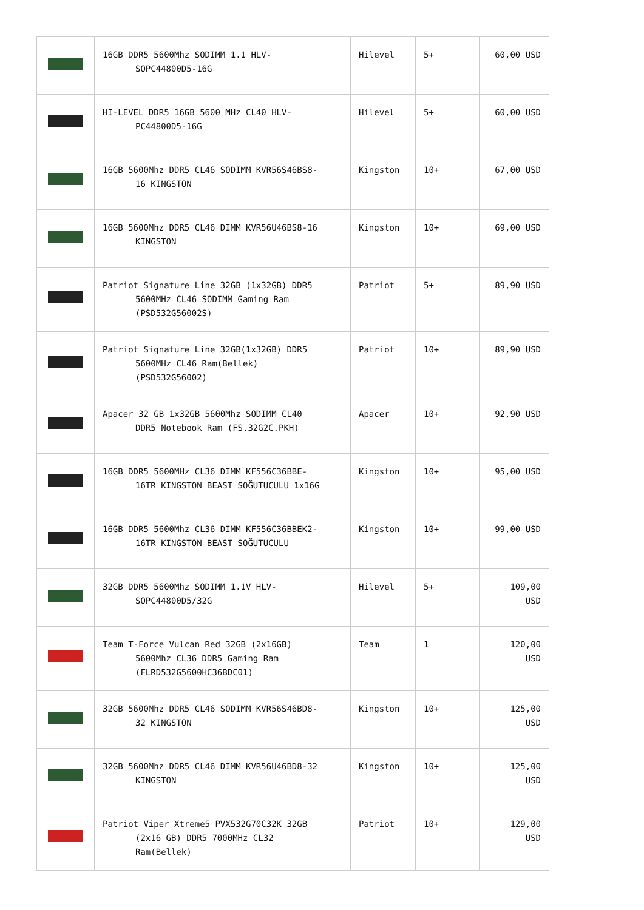| | 16GB DDR5 5600Mhz SODIMM 1.1 HLV- SOPC44800D5-16G | Hilevel | 5+ | 60,00 USD |
| | HI-LEVEL DDR5 16GB 5600 MHz CL40 HLV- PC44800D5-16G | Hilevel | 5+ | 60,00 USD |
| | 16GB 5600Mhz DDR5 CL46 SODIMM KVR56S46BS8- 16 KINGSTON | Kingston | 10+ | 67,00 USD |
| | 16GB 5600Mhz DDR5 CL46 DIMM KVR56U46BS8-16 KINGSTON | Kingston | 10+ | 69,00 USD |
| | Patriot Signature Line 32GB (1x32GB) DDR5 5600MHz CL46 SODIMM Gaming Ram (PSD532G56002S) | Patriot | 5+ | 89,90 USD |
| | Patriot Signature Line 32GB(1x32GB) DDR5 5600MHz CL46 Ram(Bellek) (PSD532G56002) | Patriot | 10+ | 89,90 USD |
| | Apacer 32 GB 1x32GB 5600Mhz SODIMM CL40 DDR5 Notebook Ram (FS.32G2C.PKH) | Apacer | 10+ | 92,90 USD |
| | 16GB DDR5 5600MHz CL36 DIMM KF556C36BBE- 16TR KINGSTON BEAST SOĞUTUCULU 1x16G | Kingston | 10+ | 95,00 USD |
| | 16GB DDR5 5600Mhz CL36 DIMM KF556C36BBEK2- 16TR KINGSTON BEAST SOĞUTUCULU | Kingston | 10+ | 99,00 USD |
| | 32GB DDR5 5600Mhz SODIMM 1.1V HLV- SOPC44800D5/32G | Hilevel | 5+ | 109,00 USD |
| | Team T-Force Vulcan Red 32GB (2x16GB) 5600Mhz CL36 DDR5 Gaming Ram (FLRD532G5600HC36BDC01) | Team | 1 | 120,00 USD |
| | 32GB 5600Mhz DDR5 CL46 SODIMM KVR56S46BD8- 32 KINGSTON | Kingston | 10+ | 125,00 USD |
| | 32GB 5600Mhz DDR5 CL46 DIMM KVR56U46BD8-32 KINGSTON | Kingston | 10+ | 125,00 USD |
| | Patriot Viper Xtreme5 PVX532G70C32K 32GB (2x16 GB) DDR5 7000MHz CL32 Ram(Bellek) | Patriot | 10+ | 129,00 USD |